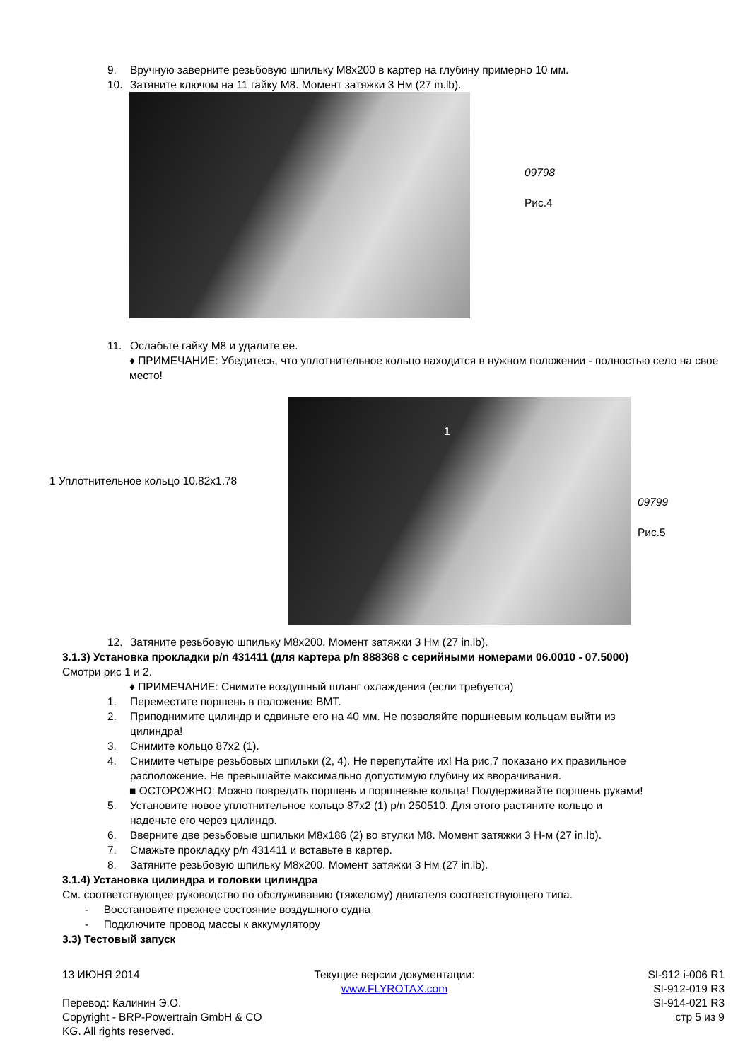9. Вручную заверните резьбовую шпильку M8x200 в картер на глубину примерно 10 мм.
10. Затяните ключом на 11 гайку M8. Момент затяжки 3 Нм (27 in.lb).
09798
Рис.4
11. Ослабьте гайку M8 и удалите ее.
♦ ПРИМЕЧАНИЕ: Убедитесь, что уплотнительное кольцо находится в нужном положении - полностью село на свое место!
1 Уплотнительное кольцо 10.82x1.78
1
09799
Рис.5
12. Затяните резьбовую шпильку M8x200. Момент затяжки 3 Нм (27 in.lb).
3.1.3) Установка прокладки p/n 431411 (для картера p/n 888368 с серийными номерами 06.0010 - 07.5000)
Смотри рис 1 и 2.
♦ ПРИМЕЧАНИЕ: Снимите воздушный шланг охлаждения (если требуется)
1. Переместите поршень в положение ВМТ.
2. Приподнимите цилиндр и сдвиньте его на 40 мм. Не позволяйте поршневым кольцам выйти из
цилиндра!
3. Снимите кольцо 87x2 (1).
4. Снимите четыре резьбовых шпильки (2, 4). Не перепутайте их! На рис.7 показано их правильное
расположение. Не превышайте максимально допустимую глубину их вворачивания.
■ ОСТОРОЖНО: Можно повредить поршень и поршневые кольца! Поддерживайте поршень руками!
5. Установите новое уплотнительное кольцо 87x2 (1) p/n 250510. Для этого растяните кольцо и
наденьте его через цилиндр.
6. Вверните две резьбовые шпильки M8x186 (2) во втулки M8. Момент затяжки 3 Н-м (27 in.lb).
7. Смажьте прокладку p/n 431411 и вставьте в картер.
8. Затяните резьбовую шпильку M8x200. Момент затяжки 3 Нм (27 in.lb).
3.1.4) Установка цилиндра и головки цилиндра
См. соответствующее руководство по обслуживанию (тяжелому) двигателя соответствующего типа.
- Восстановите прежнее состояние воздушного судна
- Подключите провод массы к аккумулятору
3.3) Тестовый запуск
13 ИЮНЯ 2014
Перевод: Калинин Э.О.
Copyright - BRP-Powertrain GmbH & CO KG. All rights reserved.
Текущие версии документации:
www.FLYROTAX.com
SI-912 i-006 R1
SI-912-019 R3
SI-914-021 R3
стр 5 из 9